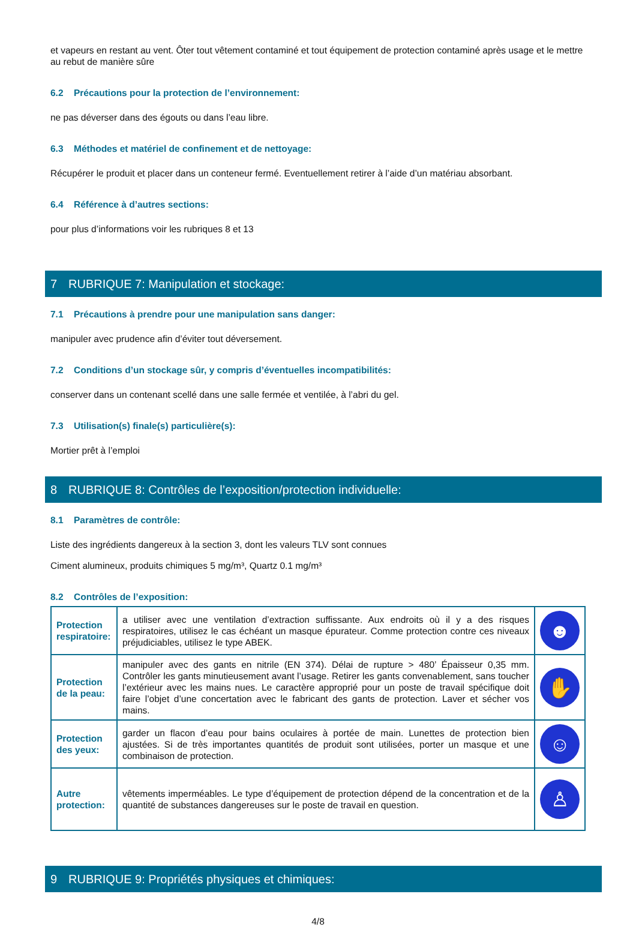et vapeurs en restant au vent. Ôter tout vêtement contaminé et tout équipement de protection contaminé après usage et le mettre au rebut de manière sûre
6.2 Précautions pour la protection de l’environnement:
ne pas déverser dans des égouts ou dans l’eau libre.
6.3 Méthodes et matériel de confinement et de nettoyage:
Récupérer le produit et placer dans un conteneur fermé. Eventuellement retirer à l’aide d’un matériau absorbant.
6.4 Référence à d’autres sections:
pour plus d’informations voir les rubriques 8 et 13
7 RUBRIQUE 7: Manipulation et stockage:
7.1 Précautions à prendre pour une manipulation sans danger:
manipuler avec prudence afin d’éviter tout déversement.
7.2 Conditions d’un stockage sûr, y compris d’éventuelles incompatibilités:
conserver dans un contenant scellé dans une salle fermée et ventilée, à l’abri du gel.
7.3 Utilisation(s) finale(s) particulière(s):
Mortier prêt à l’emploi
8 RUBRIQUE 8: Contrôles de l’exposition/protection individuelle:
8.1 Paramètres de contrôle:
Liste des ingrédients dangereux à la section 3, dont les valeurs TLV sont connues
Ciment alumineux, produits chimiques 5 mg/m³, Quartz 0.1 mg/m³
8.2 Contrôles de l’exposition:
| Protection respiratoire: | a utiliser avec une ventilation d’extraction suffissante. Aux endroits où il y a des risques respiratoires, utilisez le cas échéant un masque épurateur. Comme protection contre ces niveaux préjudiciables, utilisez le type ABEK. | ☻ |
| Protection de la peau: | manipuler avec des gants en nitrile (EN 374). Délai de rupture > 480’ Épaisseur 0,35 mm. Contrôler les gants minutieusement avant l’usage. Retirer les gants convenablement, sans toucher l’extérieur avec les mains nues. Le caractère approprié pour un poste de travail spécifique doit faire l’objet d’une concertation avec le fabricant des gants de protection. Laver et sécher vos mains. | ✋ |
| Protection des yeux: | garder un flacon d’eau pour bains oculaires à portée de main. Lunettes de protection bien ajustées. Si de très importantes quantités de produit sont utilisées, porter un masque et une combinaison de protection. | ☺ |
| Autre protection: | vêtements imperméables. Le type d’équipement de protection dépend de la concentration et de la quantité de substances dangereuses sur le poste de travail en question. | ♙ |
9 RUBRIQUE 9: Propriétés physiques et chimiques:
4/8